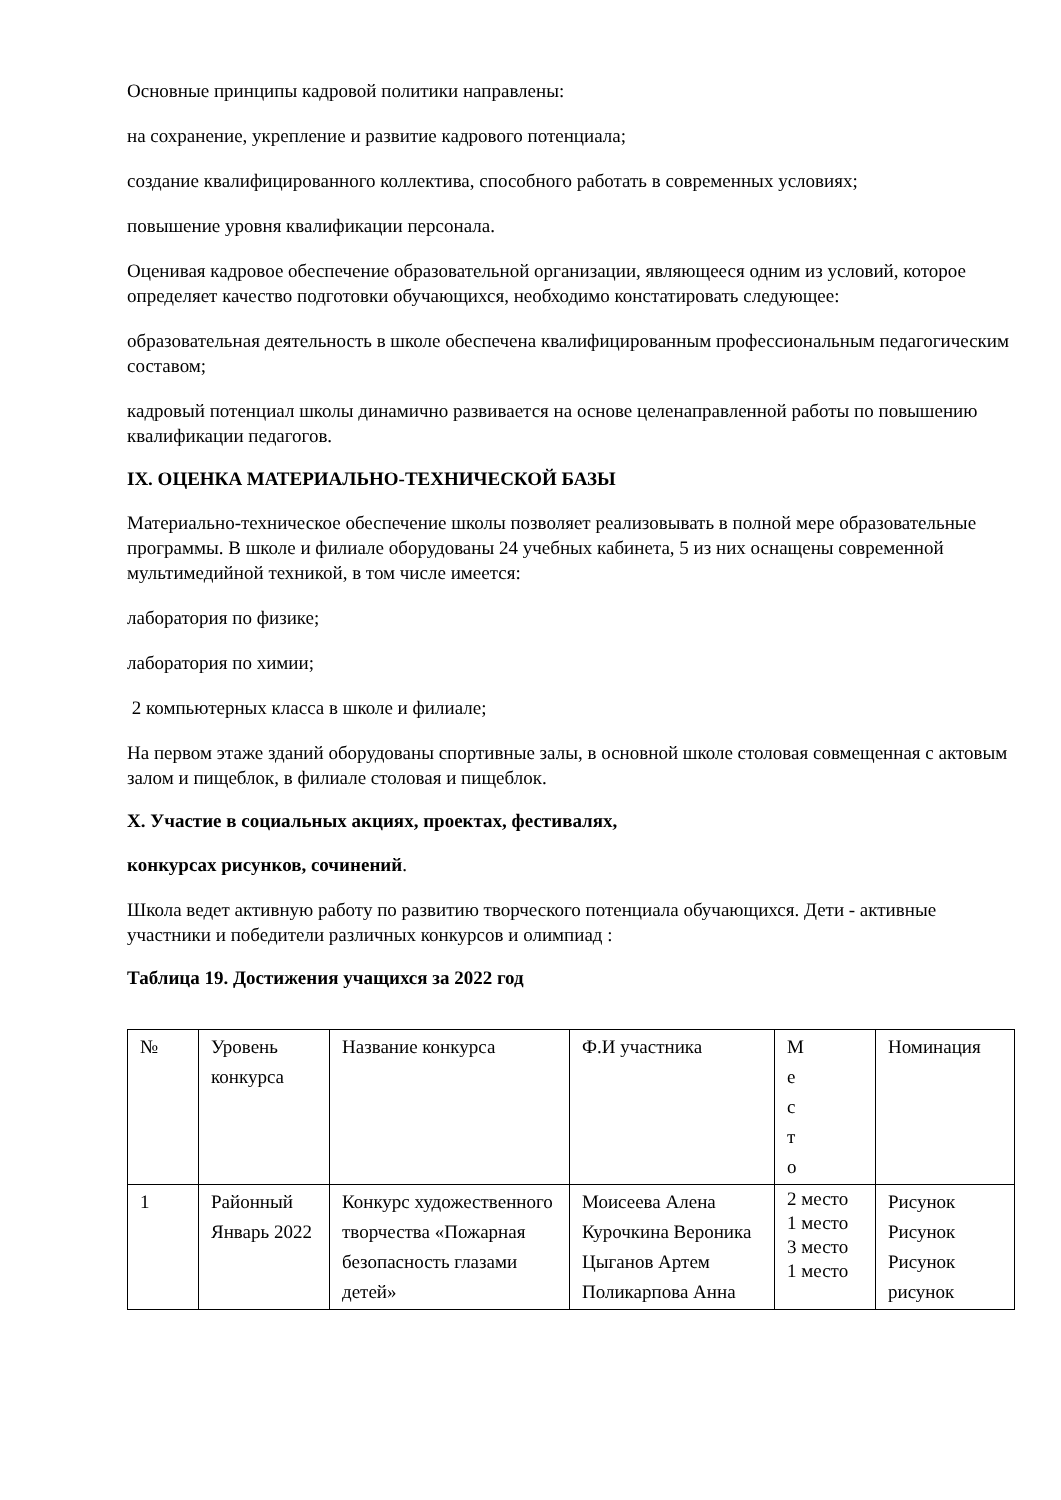Основные принципы кадровой политики направлены:
на сохранение, укрепление и развитие кадрового потенциала;
создание квалифицированного коллектива, способного работать в современных условиях;
повышение уровня квалификации персонала.
Оценивая кадровое обеспечение образовательной организации, являющееся одним из условий, которое определяет качество подготовки обучающихся, необходимо констатировать следующее:
образовательная деятельность в школе обеспечена квалифицированным профессиональным педагогическим составом;
кадровый потенциал школы динамично развивается на основе целенаправленной работы по повышению квалификации педагогов.
IX. ОЦЕНКА МАТЕРИАЛЬНО-ТЕХНИЧЕСКОЙ БАЗЫ
Материально-техническое обеспечение школы позволяет реализовывать в полной мере образовательные программы. В школе и филиале оборудованы 24 учебных кабинета, 5 из них оснащены современной мультимедийной техникой, в том числе имеется:
лаборатория по физике;
лаборатория по химии;
2 компьютерных класса в школе и филиале;
На первом этаже зданий оборудованы спортивные залы, в основной школе столовая совмещенная с актовым залом и пищеблок, в филиале столовая и пищеблок.
X. Участие в социальных акциях, проектах, фестивалях,
конкурсах рисунков, сочинений.
Школа ведет активную работу по развитию творческого потенциала обучающихся. Дети - активные участники и победители различных конкурсов и олимпиад :
Таблица 19. Достижения учащихся за 2022 год
| № | Уровень конкурса | Название конкурса | Ф.И участника | М е с т о | Номинация |
| 1 | Районный Январь 2022 | Конкурс художественного творчества «Пожарная безопасность глазами детей» | Моисеева Алена Курочкина Вероника Цыганов Артем Поликарпова Анна | 2 место 1 место 3 место 1 место | Рисунок Рисунок Рисунок рисунок |